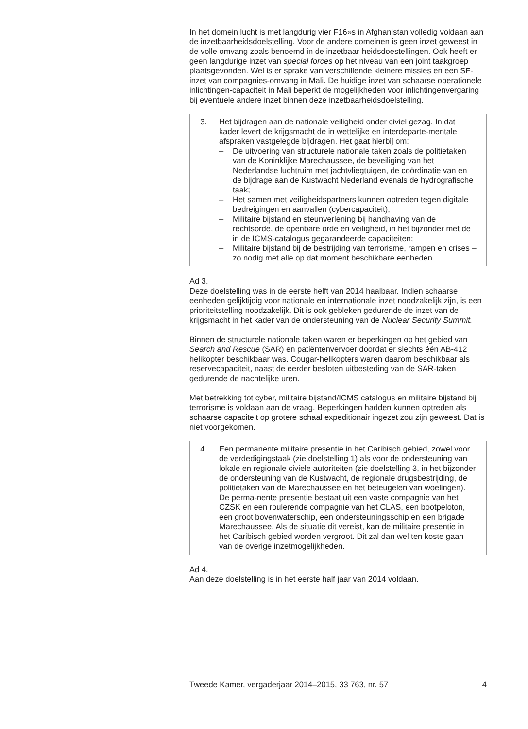In het domein lucht is met langdurig vier F16»s in Afghanistan volledig voldaan aan de inzetbaarheidsdoelstelling. Voor de andere domeinen is geen inzet geweest in de volle omvang zoals benoemd in de inzetbaar-heidsdoestellingen. Ook heeft er geen langdurige inzet van special forces op het niveau van een joint taakgroep plaatsgevonden. Wel is er sprake van verschillende kleinere missies en een SF-inzet van compagnies-omvang in Mali. De huidige inzet van schaarse operationele inlichtingen-capaciteit in Mali beperkt de mogelijkheden voor inlichtingenvergaring bij eventuele andere inzet binnen deze inzetbaarheidsdoelstelling.
3. Het bijdragen aan de nationale veiligheid onder civiel gezag. In dat kader levert de krijgsmacht de in wettelijke en interdeparte-mentale afspraken vastgelegde bijdragen. Het gaat hierbij om:
– De uitvoering van structurele nationale taken zoals de politietaken van de Koninklijke Marechaussee, de beveiliging van het Nederlandse luchtruim met jachtvliegtuigen, de coördinatie van en de bijdrage aan de Kustwacht Nederland evenals de hydrografische taak;
– Het samen met veiligheidspartners kunnen optreden tegen digitale bedreigingen en aanvallen (cybercapaciteit);
– Militaire bijstand en steunverlening bij handhaving van de rechtsorde, de openbare orde en veiligheid, in het bijzonder met de in de ICMS-catalogus gegarandeerde capaciteiten;
– Militaire bijstand bij de bestrijding van terrorisme, rampen en crises – zo nodig met alle op dat moment beschikbare eenheden.
Ad 3.
Deze doelstelling was in de eerste helft van 2014 haalbaar. Indien schaarse eenheden gelijktijdig voor nationale en internationale inzet noodzakelijk zijn, is een prioriteitstelling noodzakelijk. Dit is ook gebleken gedurende de inzet van de krijgsmacht in het kader van de ondersteuning van de Nuclear Security Summit.
Binnen de structurele nationale taken waren er beperkingen op het gebied van Search and Rescue (SAR) en patiëntenvervoer doordat er slechts één AB-412 helikopter beschikbaar was. Cougar-helikopters waren daarom beschikbaar als reservecapaciteit, naast de eerder besloten uitbesteding van de SAR-taken gedurende de nachtelijke uren.
Met betrekking tot cyber, militaire bijstand/ICMS catalogus en militaire bijstand bij terrorisme is voldaan aan de vraag. Beperkingen hadden kunnen optreden als schaarse capaciteit op grotere schaal expeditionair ingezet zou zijn geweest. Dat is niet voorgekomen.
4. Een permanente militaire presentie in het Caribisch gebied, zowel voor de verdedigingstaak (zie doelstelling 1) als voor de ondersteuning van lokale en regionale civiele autoriteiten (zie doelstelling 3, in het bijzonder de ondersteuning van de Kustwacht, de regionale drugsbestrijding, de politietaken van de Marechaussee en het beteugelen van woelingen). De perma-nente presentie bestaat uit een vaste compagnie van het CZSK en een roulerende compagnie van het CLAS, een bootpeloton, een groot bovenwaterschip, een ondersteuningsschip en een brigade Marechaussee. Als de situatie dit vereist, kan de militaire presentie in het Caribisch gebied worden vergroot. Dit zal dan wel ten koste gaan van de overige inzetmogelijkheden.
Ad 4.
Aan deze doelstelling is in het eerste half jaar van 2014 voldaan.
Tweede Kamer, vergaderjaar 2014–2015, 33 763, nr. 57 4